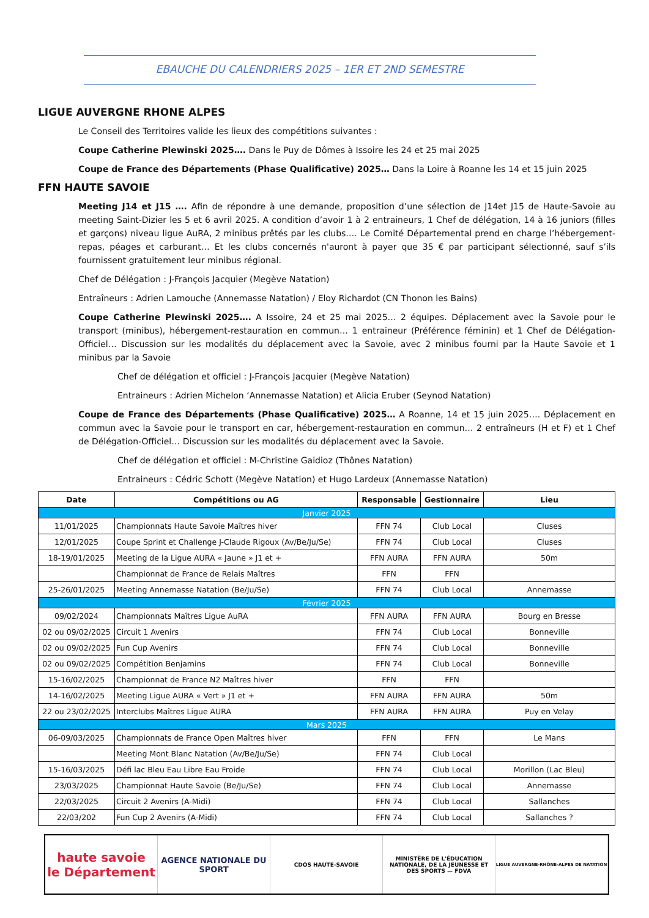EBAUCHE DU CALENDRIERS 2025 – 1ER ET 2ND SEMESTRE
LIGUE AUVERGNE RHONE ALPES
Le Conseil des Territoires valide les lieux des compétitions suivantes :
Coupe Catherine Plewinski 2025…. Dans le Puy de Dômes à Issoire les 24 et 25 mai 2025
Coupe de France des Départements (Phase Qualificative) 2025… Dans la Loire à Roanne les 14 et 15 juin 2025
FFN HAUTE SAVOIE
Meeting J14 et J15 …. Afin de répondre à une demande, proposition d’une sélection de J14et J15 de Haute-Savoie au meeting Saint-Dizier les 5 et 6 avril 2025. A condition d’avoir 1 à 2 entraineurs, 1 Chef de délégation, 14 à 16 juniors (filles et garçons) niveau ligue AuRA, 2 minibus prêtés par les clubs…. Le Comité Départemental prend en charge l’hébergement-repas, péages et carburant… Et les clubs concernés n'auront à payer que 35 € par participant sélectionné, sauf s’ils fournissent gratuitement leur minibus régional.
Chef de Délégation : J-François Jacquier (Megève Natation)
Entraîneurs : Adrien Lamouche (Annemasse Natation) / Eloy Richardot (CN Thonon les Bains)
Coupe Catherine Plewinski 2025…. A Issoire, 24 et 25 mai 2025… 2 équipes. Déplacement avec la Savoie pour le transport (minibus), hébergement-restauration en commun… 1 entraineur (Préférence féminin) et 1 Chef de Délégation-Officiel… Discussion sur les modalités du déplacement avec la Savoie, avec 2 minibus fourni par la Haute Savoie et 1 minibus par la Savoie
Chef de délégation et officiel : J-François Jacquier (Megève Natation)
Entraineurs : Adrien Michelon ‘Annemasse Natation) et Alicia Eruber (Seynod Natation)
Coupe de France des Départements (Phase Qualificative) 2025… A Roanne, 14 et 15 juin 2025…. Déplacement en commun avec la Savoie pour le transport en car, hébergement-restauration en commun… 2 entraîneurs (H et F) et 1 Chef de Délégation-Officiel… Discussion sur les modalités du déplacement avec la Savoie.
Chef de délégation et officiel : M-Christine Gaidioz (Thônes Natation)
Entraineurs : Cédric Schott (Megève Natation) et Hugo Lardeux (Annemasse Natation)
| Date | Compétitions ou AG | Responsable | Gestionnaire | Lieu |
| --- | --- | --- | --- | --- |
| Janvier 2025 | | | | |
| 11/01/2025 | Championnats Haute Savoie Maîtres hiver | FFN 74 | Club Local | Cluses |
| 12/01/2025 | Coupe Sprint et Challenge J-Claude Rigoux (Av/Be/Ju/Se) | FFN 74 | Club Local | Cluses |
| 18-19/01/2025 | Meeting de la Ligue AURA « Jaune » J1 et + | FFN AURA | FFN AURA | 50m |
| | Championnat de France de Relais Maîtres | FFN | FFN | |
| 25-26/01/2025 | Meeting Annemasse Natation (Be/Ju/Se) | FFN 74 | Club Local | Annemasse |
| Février 2025 | | | | |
| 09/02/2024 | Championnats Maîtres Ligue AuRA | FFN AURA | FFN AURA | Bourg en Bresse |
| 02 ou 09/02/2025 | Circuit 1 Avenirs | FFN 74 | Club Local | Bonneville |
| 02 ou 09/02/2025 | Fun Cup Avenirs | FFN 74 | Club Local | Bonneville |
| 02 ou 09/02/2025 | Compétition Benjamins | FFN 74 | Club Local | Bonneville |
| 15-16/02/2025 | Championnat de France N2 Maîtres hiver | FFN | FFN | |
| 14-16/02/2025 | Meeting Ligue AURA « Vert » J1 et + | FFN AURA | FFN AURA | 50m |
| 22 ou 23/02/2025 | Interclubs Maîtres Ligue AURA | FFN AURA | FFN AURA | Puy en Velay |
| Mars 2025 | | | | |
| 06-09/03/2025 | Championnats de France Open Maîtres hiver | FFN | FFN | Le Mans |
| | Meeting Mont Blanc Natation (Av/Be/Ju/Se) | FFN 74 | Club Local | |
| 15-16/03/2025 | Défi lac Bleu Eau Libre Eau Froide | FFN 74 | Club Local | Morillon (Lac Bleu) |
| 23/03/2025 | Championnat Haute Savoie (Be/Ju/Se) | FFN 74 | Club Local | Annemasse |
| 22/03/2025 | Circuit 2 Avenirs (A-Midi) | FFN 74 | Club Local | Sallanches |
| 22/03/202 | Fun Cup 2 Avenirs (A-Midi) | FFN 74 | Club Local | Sallanches ? |
haute savoie
le Département
AGENCE NATIONALE DU SPORT
CDOS HAUTE-SAVOIE MINISTÈRE DE L'ÉDUCATION NATIONALE, DE LA JEUNESSE ET DES SPORTS — FDVA
LIGUE AUVERGNE-RHÔNE-ALPES DE NATATION